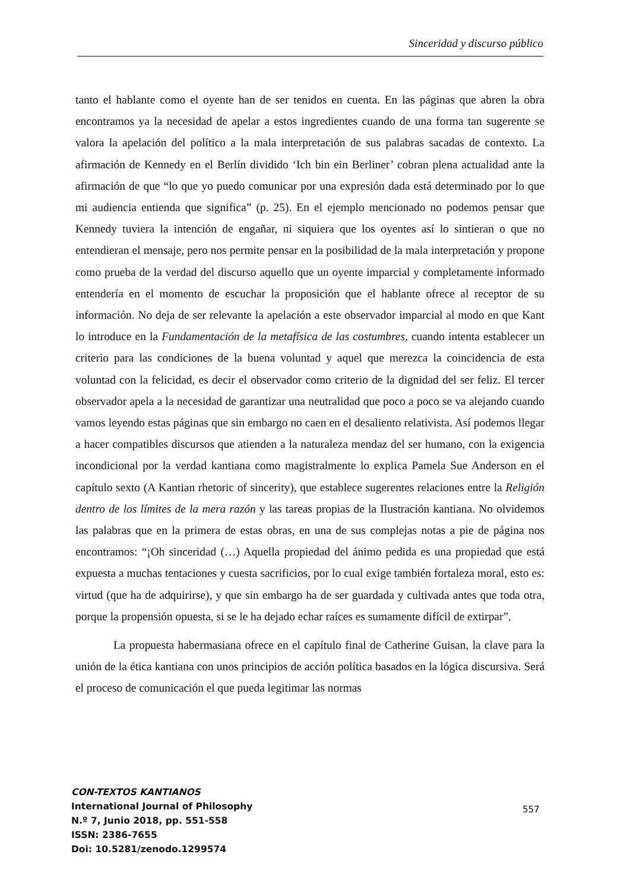Sinceridad y discurso público
tanto el hablante como el oyente han de ser tenidos en cuenta. En las páginas que abren la obra encontramos ya la necesidad de apelar a estos ingredientes cuando de una forma tan sugerente se valora la apelación del político a la mala interpretación de sus palabras sacadas de contexto. La afirmación de Kennedy en el Berlín dividido ‘Ich bin ein Berliner’ cobran plena actualidad ante la afirmación de que “lo que yo puedo comunicar por una expresión dada está determinado por lo que mi audiencia entienda que significa” (p. 25). En el ejemplo mencionado no podemos pensar que Kennedy tuviera la intención de engañar, ni siquiera que los oyentes así lo sintieran o que no entendieran el mensaje, pero nos permite pensar en la posibilidad de la mala interpretación y propone como prueba de la verdad del discurso aquello que un oyente imparcial y completamente informado entendería en el momento de escuchar la proposición que el hablante ofrece al receptor de su información. No deja de ser relevante la apelación a este observador imparcial al modo en que Kant lo introduce en la Fundamentación de la metafísica de las costumbres, cuando intenta establecer un criterio para las condiciones de la buena voluntad y aquel que merezca la coincidencia de esta voluntad con la felicidad, es decir el observador como criterio de la dignidad del ser feliz. El tercer observador apela a la necesidad de garantizar una neutralidad que poco a poco se va alejando cuando vamos leyendo estas páginas que sin embargo no caen en el desaliento relativista. Así podemos llegar a hacer compatibles discursos que atienden a la naturaleza mendaz del ser humano, con la exigencia incondicional por la verdad kantiana como magistralmente lo explica Pamela Sue Anderson en el capítulo sexto (A Kantian rhetoric of sincerity), que establece sugerentes relaciones entre la Religión dentro de los límites de la mera razón y las tareas propias de la Ilustración kantiana. No olvidemos las palabras que en la primera de estas obras, en una de sus complejas notas a pie de página nos encontramos: “¡Oh sinceridad (…) Aquella propiedad del ánimo pedida es una propiedad que está expuesta a muchas tentaciones y cuesta sacrificios, por lo cual exige también fortaleza moral, esto es: virtud (que ha de adquirirse), y que sin embargo ha de ser guardada y cultivada antes que toda otra, porque la propensión opuesta, si se le ha dejado echar raíces es sumamente difícil de extirpar”.
La propuesta habermasiana ofrece en el capítulo final de Catherine Guisan, la clave para la unión de la ética kantiana con unos principios de acción política basados en la lógica discursiva. Será el proceso de comunicación el que pueda legitimar las normas
CON-TEXTOS KANTIANOS
International Journal of Philosophy
N.º 7, Junio 2018, pp. 551-558
ISSN: 2386-7655
Doi: 10.5281/zenodo.1299574
557